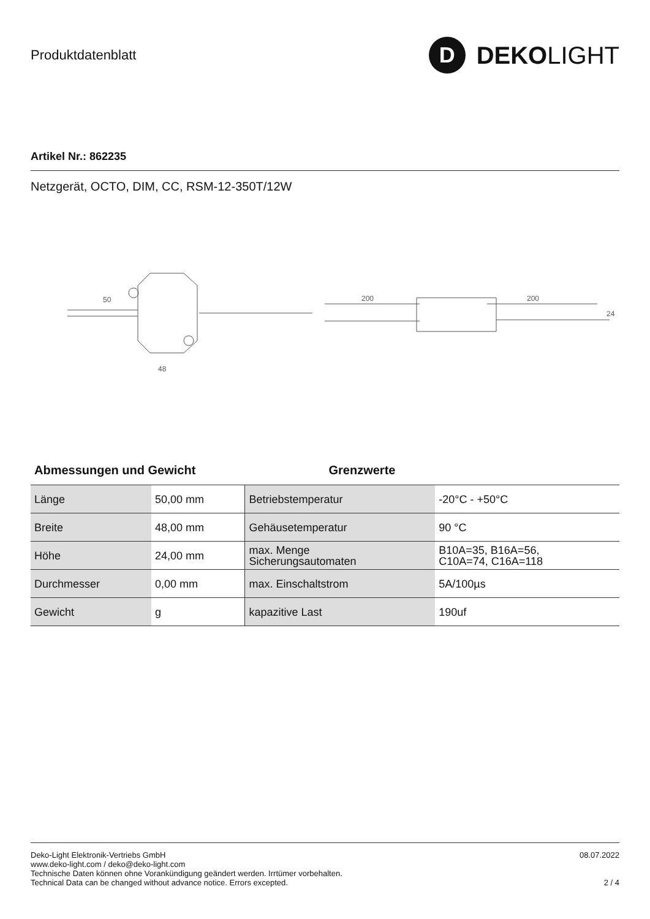Produktdatenblatt
D DEKO LIGHT
Artikel Nr.: 862235
Netzgerät, OCTO, DIM, CC, RSM-12-350T/12W
50
48
200
200
24
Abmessungen und Gewicht Grenzwerte
| Länge | 50,00 mm | Betriebstemperatur | -20°C - +50°C |
| Breite | 48,00 mm | Gehäusetemperatur | 90 °C |
| Höhe | 24,00 mm | max. Menge Sicherungsautomaten | B10A=35, B16A=56, C10A=74, C16A=118 |
| Durchmesser | 0,00 mm | max. Einschaltstrom | 5A/100µs |
| Gewicht | g | kapazitive Last | 190uf |
Deko-Light Elektronik-Vertriebs GmbH
www.deko-light.com / deko@deko-light.com
Technische Daten können ohne Vorankündigung geändert werden. Irrtümer vorbehalten.
Technical Data can be changed without advance notice. Errors excepted.
08.07.2022
2 / 4